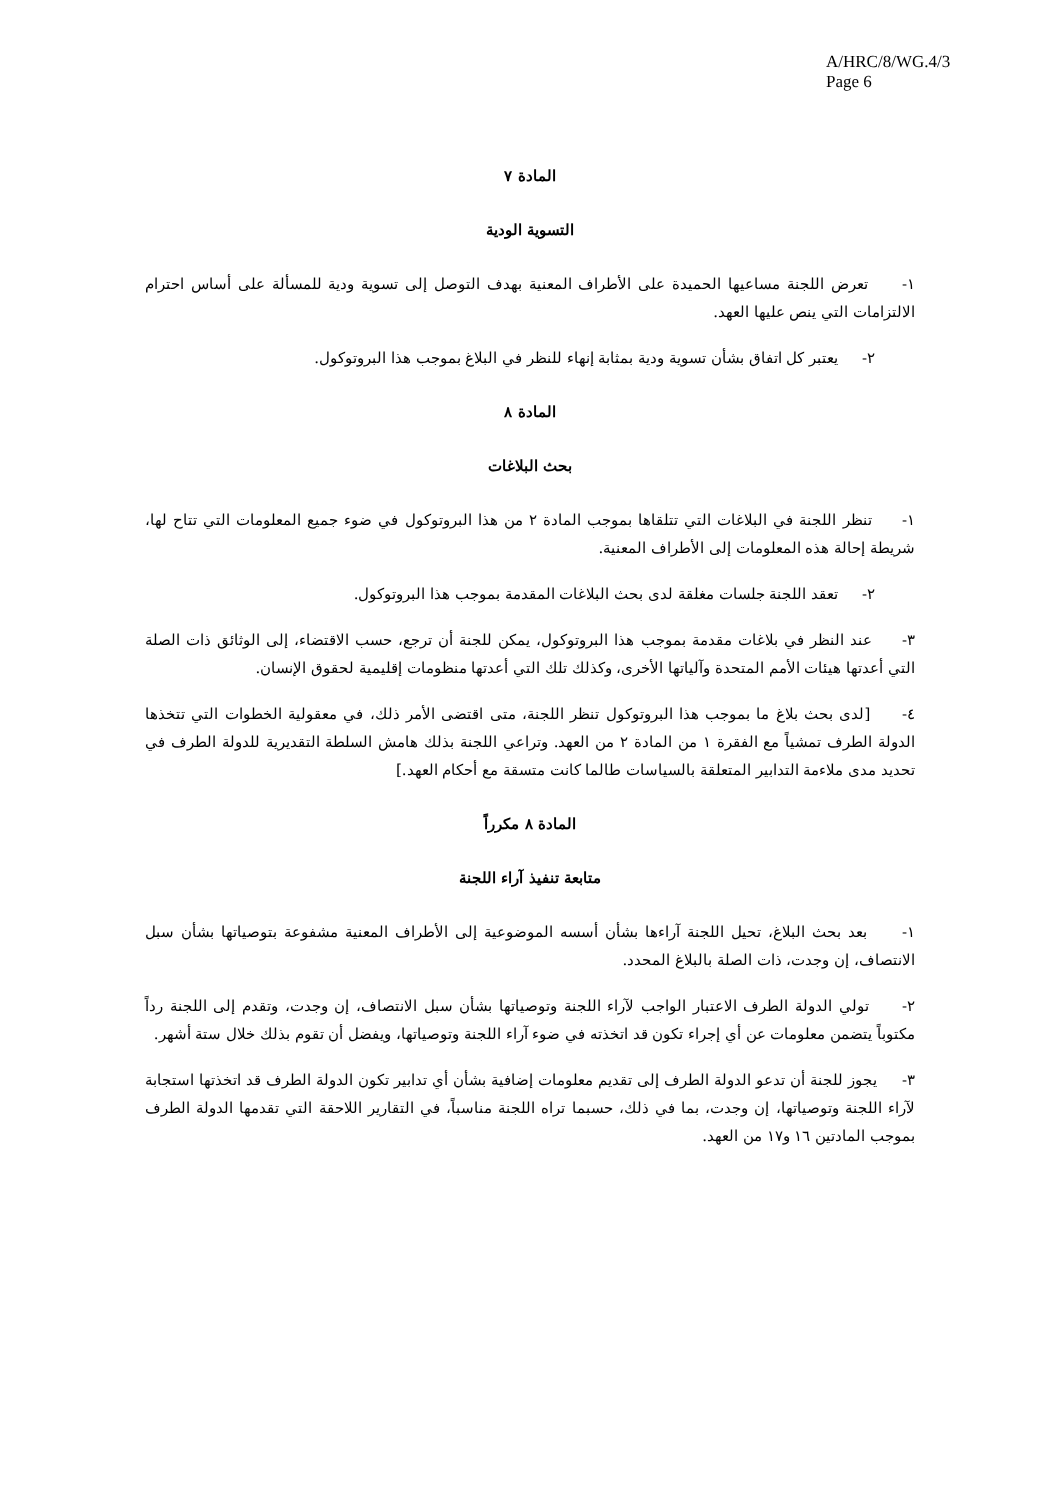A/HRC/8/WG.4/3
Page 6
المادة ٧
التسوية الودية
١- تعرض اللجنة مساعيها الحميدة على الأطراف المعنية بهدف التوصل إلى تسوية ودية للمسألة على أساس احترام الالتزامات التي ينص عليها العهد.
٢- يعتبر كل اتفاق بشأن تسوية ودية بمثابة إنهاء للنظر في البلاغ بموجب هذا البروتوكول.
المادة ٨
بحث البلاغات
١- تنظر اللجنة في البلاغات التي تتلقاها بموجب المادة ٢ من هذا البروتوكول في ضوء جميع المعلومات التي تتاح لها، شريطة إحالة هذه المعلومات إلى الأطراف المعنية.
٢- تعقد اللجنة جلسات مغلقة لدى بحث البلاغات المقدمة بموجب هذا البروتوكول.
٣- عند النظر في بلاغات مقدمة بموجب هذا البروتوكول، يمكن للجنة أن ترجع، حسب الاقتضاء، إلى الوثائق ذات الصلة التي أعدتها هيئات الأمم المتحدة وآلياتها الأخرى، وكذلك تلك التي أعدتها منظومات إقليمية لحقوق الإنسان.
٤- [لدى بحث بلاغ ما بموجب هذا البروتوكول تنظر اللجنة، متى اقتضى الأمر ذلك، في معقولية الخطوات التي تتخذها الدولة الطرف تمشياً مع الفقرة ١ من المادة ٢ من العهد. وتراعي اللجنة بذلك هامش السلطة التقديرية للدولة الطرف في تحديد مدى ملاءمة التدابير المتعلقة بالسياسات طالما كانت متسقة مع أحكام العهد.]
المادة ٨ مكرراً
متابعة تنفيذ آراء اللجنة
١- بعد بحث البلاغ، تحيل اللجنة آراءها بشأن أسسه الموضوعية إلى الأطراف المعنية مشفوعة بتوصياتها بشأن سبل الانتصاف، إن وجدت، ذات الصلة بالبلاغ المحدد.
٢- تولي الدولة الطرف الاعتبار الواجب لآراء اللجنة وتوصياتها بشأن سبل الانتصاف، إن وجدت، وتقدم إلى اللجنة رداً مكتوباً يتضمن معلومات عن أي إجراء تكون قد اتخذته في ضوء آراء اللجنة وتوصياتها، ويفضل أن تقوم بذلك خلال ستة أشهر.
٣- يجوز للجنة أن تدعو الدولة الطرف إلى تقديم معلومات إضافية بشأن أي تدابير تكون الدولة الطرف قد اتخذتها استجابة لآراء اللجنة وتوصياتها، إن وجدت، بما في ذلك، حسبما تراه اللجنة مناسباً، في التقارير اللاحقة التي تقدمها الدولة الطرف بموجب المادتين ١٦ و١٧ من العهد.